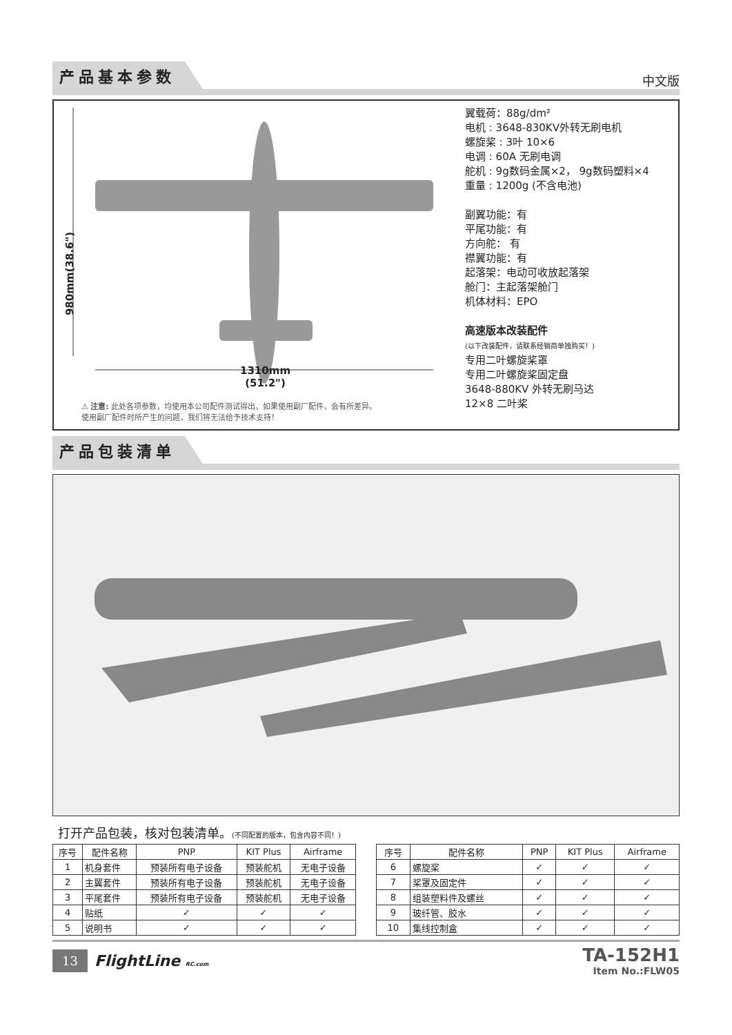产品基本参数 中文版
980mm(38.6")
1310mm
(51.2")
⚠ 注意: 此处各项参数，均使用本公司配件测试得出，如果使用副厂配件，会有所差异。
使用副厂配件时所产生的问题，我们将无法给予技术支持！
翼载荷：88g/dm²
电机 : 3648-830KV外转无刷电机
螺旋桨 : 3叶 10×6
电调 : 60A 无刷电调
舵机 : 9g数码金属×2， 9g数码塑料×4
重量 : 1200g (不含电池)
副翼功能：有
平尾功能：有
方向舵： 有
襟翼功能：有
起落架：电动可收放起落架
舱门：主起落架舱门
机体材料：EPO
高速版本改装配件
(以下改装配件，请联系经销商单独购买！)
专用二叶螺旋桨罩
专用二叶螺旋桨固定盘
3648-880KV 外转无刷马达
12×8 二叶桨
产品包装清单
打开产品包装，核对包装清单。(不同配置的版本，包含内容不同！)
| 序号 | 配件名称 | PNP | KIT Plus | Airframe |
| --- | --- | --- | --- | --- |
| 1 | 机身套件 | 预装所有电子设备 | 预装舵机 | 无电子设备 |
| 2 | 主翼套件 | 预装所有电子设备 | 预装舵机 | 无电子设备 |
| 3 | 平尾套件 | 预装所有电子设备 | 预装舵机 | 无电子设备 |
| 4 | 贴纸 | ✓ | ✓ | ✓ |
| 5 | 说明书 | ✓ | ✓ | ✓ |
| 序号 | 配件名称 | PNP | KIT Plus | Airframe |
| --- | --- | --- | --- | --- |
| 6 | 螺旋桨 | ✓ | ✓ | ✓ |
| 7 | 桨罩及固定件 | ✓ | ✓ | ✓ |
| 8 | 组装塑料件及螺丝 | ✓ | ✓ | ✓ |
| 9 | 玻纤管、胶水 | ✓ | ✓ | ✓ |
| 10 | 集线控制盒 | ✓ | ✓ | ✓ |
13 FlightLine RC.com
TA-152H1
Item No.:FLW05